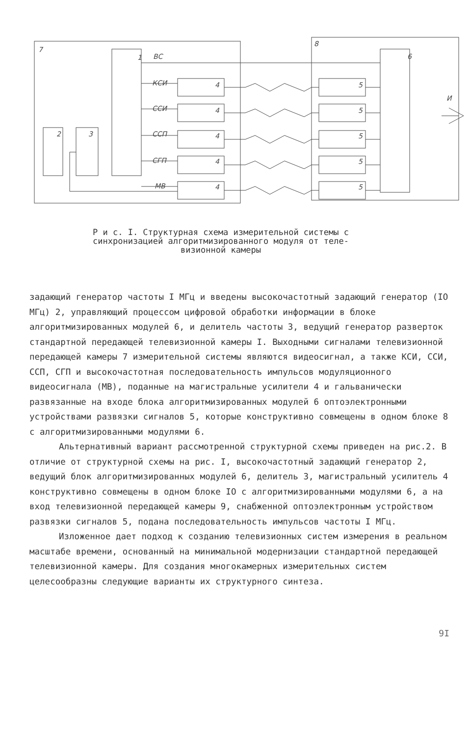7
8
1
ВС
КСИ
ССИ
ССП
СГП
МВ
2
3
6
И
4
4
4
4
4
5
5
5
5
5
Р и с. I. Структурная схема измерительной системы с
синхронизацией алгоритмизированного модуля от теле-
визионной камеры
задающий генератор частоты I МГц и введены высокочастотный задающий генератор (IO МГц) 2, управляющий процессом цифровой обработки информации в блоке алгоритмизированных модулей 6, и делитель частоты 3, ведущий генератор разверток стандартной передающей телевизионной камеры I. Выходными сигналами телевизионной передающей камеры 7 измерительной системы являются видеосигнал, а также КСИ, ССИ, ССП, СГП и высокочастотная последовательность импульсов модуляционного видеосигнала (МВ), поданные на магистральные усилители 4 и гальванически развязанные на входе блока алгоритмизированных модулей 6 оптоэлектронными устройствами развязки сигналов 5, которые конструктивно совмещены в одном блоке 8 с алгоритмизированными модулями 6.
Альтернативный вариант рассмотренной структурной схемы приведен на рис.2. В отличие от структурной схемы на рис. I, высокочастотный задающий генератор 2, ведущий блок алгоритмизированных модулей 6, делитель 3, магистральный усилитель 4 конструктивно совмещены в одном блоке IO с алгоритмизированными модулями 6, а на вход телевизионной передающей камеры 9, снабженной оптоэлектронным устройством развязки сигналов 5, подана последовательность импульсов частоты I МГц.
Изложенное дает подход к созданию телевизионных систем измерения в реальном масштабе времени, основанный на минимальной модернизации стандартной передающей телевизионной камеры. Для создания многокамерных измерительных систем целесообразны следующие варианты их структурного синтеза.
9I